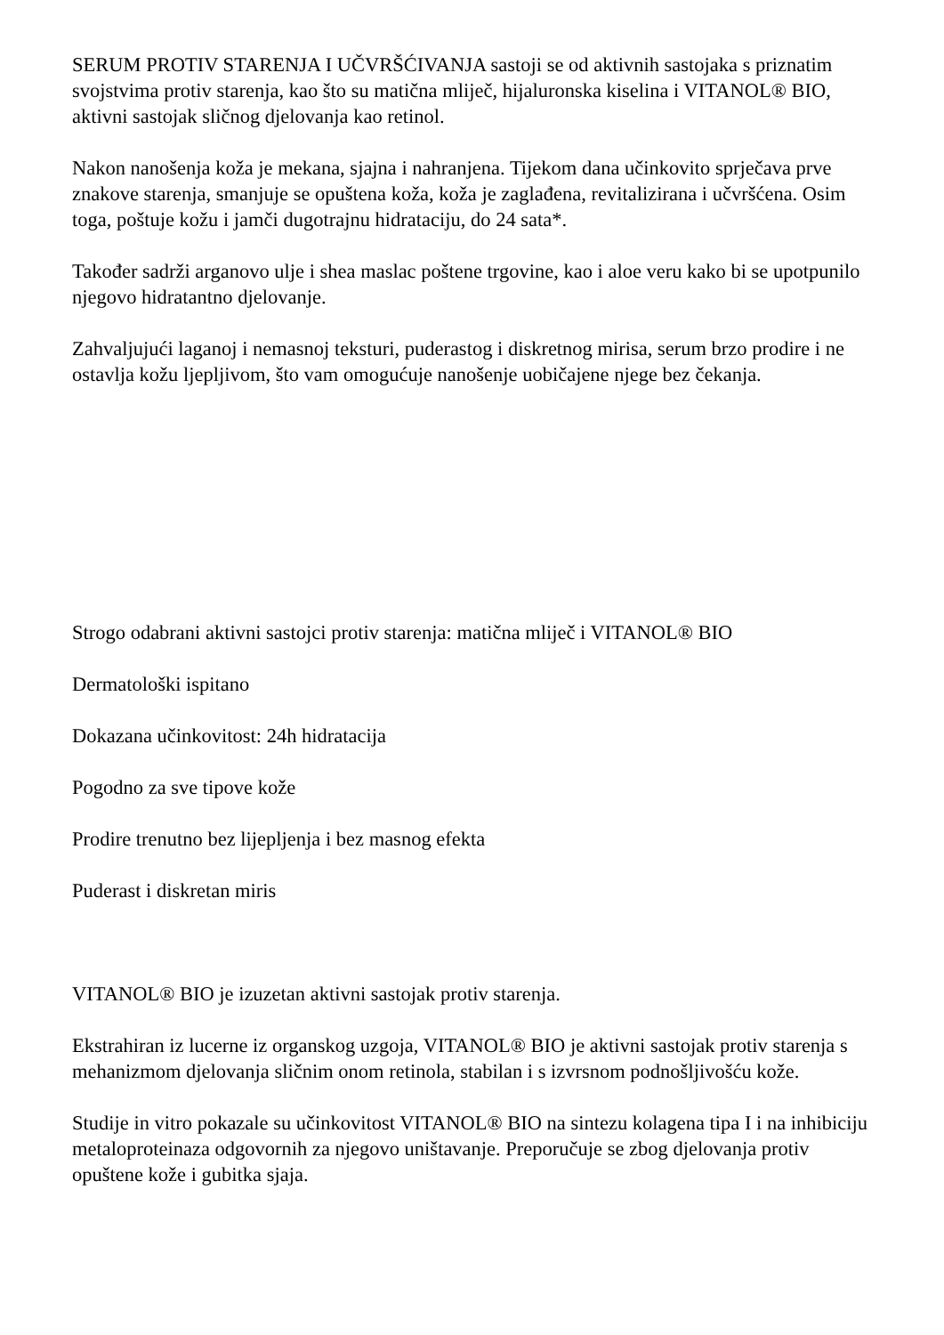SERUM PROTIV STARENJA I UČVRŠĆIVANJA sastoji se od aktivnih sastojaka s priznatim svojstvima protiv starenja, kao što su matična mliječ, hijaluronska kiselina i VITANOL® BIO, aktivni sastojak sličnog djelovanja kao retinol.
Nakon nanošenja koža je mekana, sjajna i nahranjena. Tijekom dana učinkovito sprječava prve znakove starenja, smanjuje se opuštena koža, koža je zaglađena, revitalizirana i učvršćena. Osim toga, poštuje kožu i jamči dugotrajnu hidrataciju, do 24 sata*.
Također sadrži arganovo ulje i shea maslac poštene trgovine, kao i aloe veru kako bi se upotpunilo njegovo hidratantno djelovanje.
Zahvaljujući laganoj i nemasnoj teksturi, puderastog i diskretnog mirisa, serum brzo prodire i ne ostavlja kožu ljepljivom, što vam omogućuje nanošenje uobičajene njege bez čekanja.
Strogo odabrani aktivni sastojci protiv starenja: matična mliječ i VITANOL® BIO
Dermatološki ispitano
Dokazana učinkovitost: 24h hidratacija
Pogodno za sve tipove kože
Prodire trenutno bez lijepljenja i bez masnog efekta
Puderast i diskretan miris
VITANOL® BIO je izuzetan aktivni sastojak protiv starenja.
Ekstrahiran iz lucerne iz organskog uzgoja, VITANOL® BIO je aktivni sastojak protiv starenja s mehanizmom djelovanja sličnim onom retinola, stabilan i s izvrsnom podnošljivošću kože.
Studije in vitro pokazale su učinkovitost VITANOL® BIO na sintezu kolagena tipa I i na inhibiciju metaloproteinaza odgovornih za njegovo uništavanje. Preporučuje se zbog djelovanja protiv opuštene kože i gubitka sjaja.